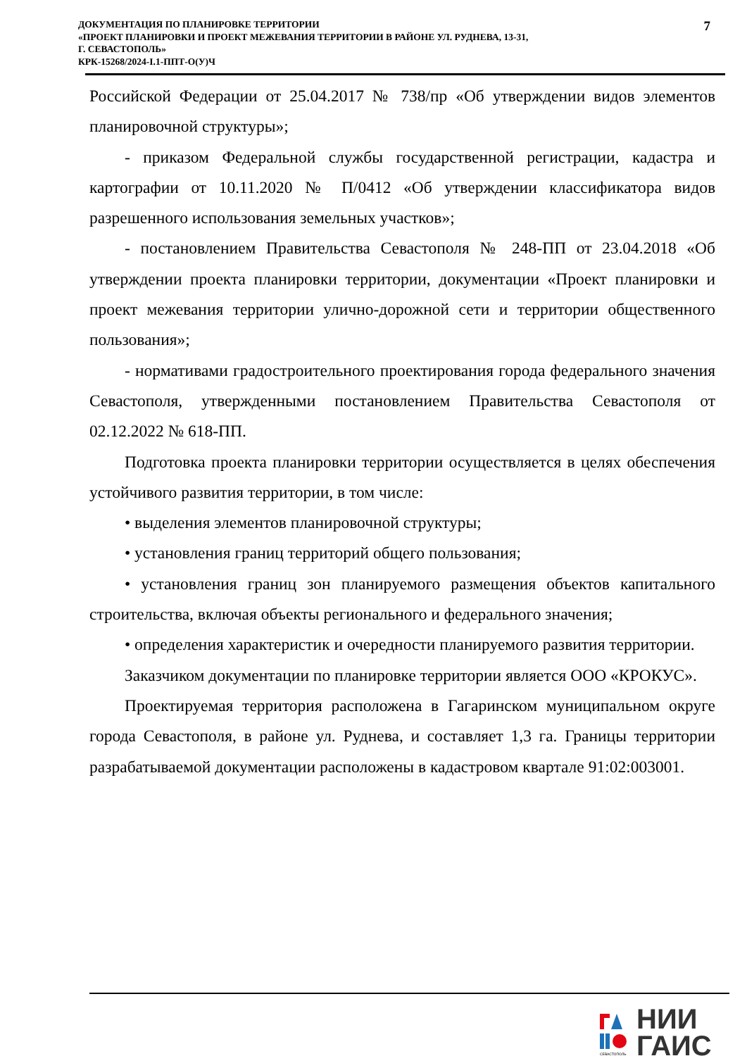ДОКУМЕНТАЦИЯ ПО ПЛАНИРОВКЕ ТЕРРИТОРИИ
«ПРОЕКТ ПЛАНИРОВКИ И ПРОЕКТ МЕЖЕВАНИЯ ТЕРРИТОРИИ В РАЙОНЕ УЛ. РУДНЕВА, 13-31,
Г. СЕВАСТОПОЛЬ»
КРК-15268/2024-I.1-ППТ-О(У)Ч
7
Российской Федерации от 25.04.2017 № 738/пр «Об утверждении видов элементов планировочной структуры»;
- приказом Федеральной службы государственной регистрации, кадастра и картографии от 10.11.2020 № П/0412 «Об утверждении классификатора видов разрешенного использования земельных участков»;
- постановлением Правительства Севастополя № 248-ПП от 23.04.2018 «Об утверждении проекта планировки территории, документации «Проект планировки и проект межевания территории улично-дорожной сети и территории общественного пользования»;
- нормативами градостроительного проектирования города федерального значения Севастополя, утвержденными постановлением Правительства Севастополя от 02.12.2022 № 618-ПП.
Подготовка проекта планировки территории осуществляется в целях обеспечения устойчивого развития территории, в том числе:
• выделения элементов планировочной структуры;
• установления границ территорий общего пользования;
• установления границ зон планируемого размещения объектов капитального строительства, включая объекты регионального и федерального значения;
• определения характеристик и очередности планируемого развития территории.
Заказчиком документации по планировке территории является ООО «КРОКУС».
Проектируемая территория расположена в Гагаринском муниципальном округе города Севастополя, в районе ул. Руднева, и составляет 1,3 га. Границы территории разрабатываемой документации расположены в кадастровом квартале 91:02:003001.
СЕВАСТОПОЛЬ
НИИ
ГАИС